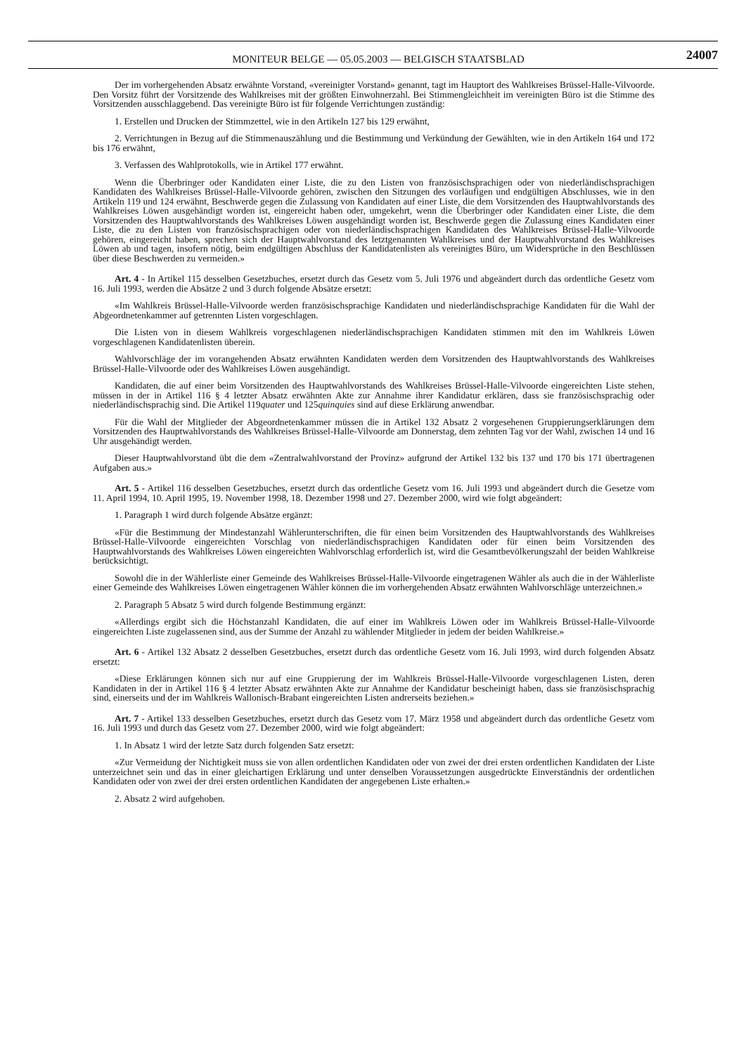MONITEUR BELGE — 05.05.2003 — BELGISCH STAATSBLAD
24007
Der im vorhergehenden Absatz erwähnte Vorstand, «vereinigter Vorstand» genannt, tagt im Hauptort des Wahlkreises Brüssel-Halle-Vilvoorde. Den Vorsitz führt der Vorsitzende des Wahlkreises mit der größten Einwohnerzahl. Bei Stimmengleichheit im vereinigten Büro ist die Stimme des Vorsitzenden ausschlaggebend. Das vereinigte Büro ist für folgende Verrichtungen zuständig:
1. Erstellen und Drucken der Stimmzettel, wie in den Artikeln 127 bis 129 erwähnt,
2. Verrichtungen in Bezug auf die Stimmenauszählung und die Bestimmung und Verkündung der Gewählten, wie in den Artikeln 164 und 172 bis 176 erwähnt,
3. Verfassen des Wahlprotokolls, wie in Artikel 177 erwähnt.
Wenn die Überbringer oder Kandidaten einer Liste, die zu den Listen von französischsprachigen oder von niederländischsprachigen Kandidaten des Wahlkreises Brüssel-Halle-Vilvoorde gehören, zwischen den Sitzungen des vorläufigen und endgültigen Abschlusses, wie in den Artikeln 119 und 124 erwähnt, Beschwerde gegen die Zulassung von Kandidaten auf einer Liste, die dem Vorsitzenden des Hauptwahlvorstands des Wahlkreises Löwen ausgehändigt worden ist, eingereicht haben oder, umgekehrt, wenn die Überbringer oder Kandidaten einer Liste, die dem Vorsitzenden des Hauptwahlvorstands des Wahlkreises Löwen ausgehändigt worden ist, Beschwerde gegen die Zulassung eines Kandidaten einer Liste, die zu den Listen von französischsprachigen oder von niederländischsprachigen Kandidaten des Wahlkreises Brüssel-Halle-Vilvoorde gehören, eingereicht haben, sprechen sich der Hauptwahlvorstand des letztgenannten Wahlkreises und der Hauptwahlvorstand des Wahlkreises Löwen ab und tagen, insofern nötig, beim endgültigen Abschluss der Kandidatenlisten als vereinigtes Büro, um Widersprüche in den Beschlüssen über diese Beschwerden zu vermeiden.»
Art. 4 - In Artikel 115 desselben Gesetzbuches, ersetzt durch das Gesetz vom 5. Juli 1976 und abgeändert durch das ordentliche Gesetz vom 16. Juli 1993, werden die Absätze 2 und 3 durch folgende Absätze ersetzt:
«Im Wahlkreis Brüssel-Halle-Vilvoorde werden französischsprachige Kandidaten und niederländischsprachige Kandidaten für die Wahl der Abgeordnetenkammer auf getrennten Listen vorgeschlagen.
Die Listen von in diesem Wahlkreis vorgeschlagenen niederländischsprachigen Kandidaten stimmen mit den im Wahlkreis Löwen vorgeschlagenen Kandidatenlisten überein.
Wahlvorschläge der im vorangehenden Absatz erwähnten Kandidaten werden dem Vorsitzenden des Hauptwahlvorstands des Wahlkreises Brüssel-Halle-Vilvoorde oder des Wahlkreises Löwen ausgehändigt.
Kandidaten, die auf einer beim Vorsitzenden des Hauptwahlvorstands des Wahlkreises Brüssel-Halle-Vilvoorde eingereichten Liste stehen, müssen in der in Artikel 116 § 4 letzter Absatz erwähnten Akte zur Annahme ihrer Kandidatur erklären, dass sie französischsprachig oder niederländischsprachig sind. Die Artikel 119quater und 125quinquies sind auf diese Erklärung anwendbar.
Für die Wahl der Mitglieder der Abgeordnetenkammer müssen die in Artikel 132 Absatz 2 vorgesehenen Gruppierungserklärungen dem Vorsitzenden des Hauptwahlvorstands des Wahlkreises Brüssel-Halle-Vilvoorde am Donnerstag, dem zehnten Tag vor der Wahl, zwischen 14 und 16 Uhr ausgehändigt werden.
Dieser Hauptwahlvorstand übt die dem «Zentralwahlvorstand der Provinz» aufgrund der Artikel 132 bis 137 und 170 bis 171 übertragenen Aufgaben aus.»
Art. 5 - Artikel 116 desselben Gesetzbuches, ersetzt durch das ordentliche Gesetz vom 16. Juli 1993 und abgeändert durch die Gesetze vom 11. April 1994, 10. April 1995, 19. November 1998, 18. Dezember 1998 und 27. Dezember 2000, wird wie folgt abgeändert:
1. Paragraph 1 wird durch folgende Absätze ergänzt:
«Für die Bestimmung der Mindestanzahl Wählerunterschriften, die für einen beim Vorsitzenden des Hauptwahlvorstands des Wahlkreises Brüssel-Halle-Vilvoorde eingereichten Vorschlag von niederländischsprachigen Kandidaten oder für einen beim Vorsitzenden des Hauptwahlvorstands des Wahlkreises Löwen eingereichten Wahlvorschlag erforderlich ist, wird die Gesamtbevölkerungszahl der beiden Wahlkreise berücksichtigt.
Sowohl die in der Wählerliste einer Gemeinde des Wahlkreises Brüssel-Halle-Vilvoorde eingetragenen Wähler als auch die in der Wählerliste einer Gemeinde des Wahlkreises Löwen eingetragenen Wähler können die im vorhergehenden Absatz erwähnten Wahlvorschläge unterzeichnen.»
2. Paragraph 5 Absatz 5 wird durch folgende Bestimmung ergänzt:
«Allerdings ergibt sich die Höchstanzahl Kandidaten, die auf einer im Wahlkreis Löwen oder im Wahlkreis Brüssel-Halle-Vilvoorde eingereichten Liste zugelassenen sind, aus der Summe der Anzahl zu wählender Mitglieder in jedem der beiden Wahlkreise.»
Art. 6 - Artikel 132 Absatz 2 desselben Gesetzbuches, ersetzt durch das ordentliche Gesetz vom 16. Juli 1993, wird durch folgenden Absatz ersetzt:
«Diese Erklärungen können sich nur auf eine Gruppierung der im Wahlkreis Brüssel-Halle-Vilvoorde vorgeschlagenen Listen, deren Kandidaten in der in Artikel 116 § 4 letzter Absatz erwähnten Akte zur Annahme der Kandidatur bescheinigt haben, dass sie französischsprachig sind, einerseits und der im Wahlkreis Wallonisch-Brabant eingereichten Listen andrerseits beziehen.»
Art. 7 - Artikel 133 desselben Gesetzbuches, ersetzt durch das Gesetz vom 17. März 1958 und abgeändert durch das ordentliche Gesetz vom 16. Juli 1993 und durch das Gesetz vom 27. Dezember 2000, wird wie folgt abgeändert:
1. In Absatz 1 wird der letzte Satz durch folgenden Satz ersetzt:
«Zur Vermeidung der Nichtigkeit muss sie von allen ordentlichen Kandidaten oder von zwei der drei ersten ordentlichen Kandidaten der Liste unterzeichnet sein und das in einer gleichartigen Erklärung und unter denselben Voraussetzungen ausgedrückte Einverständnis der ordentlichen Kandidaten oder von zwei der drei ersten ordentlichen Kandidaten der angegebenen Liste erhalten.»
2. Absatz 2 wird aufgehoben.